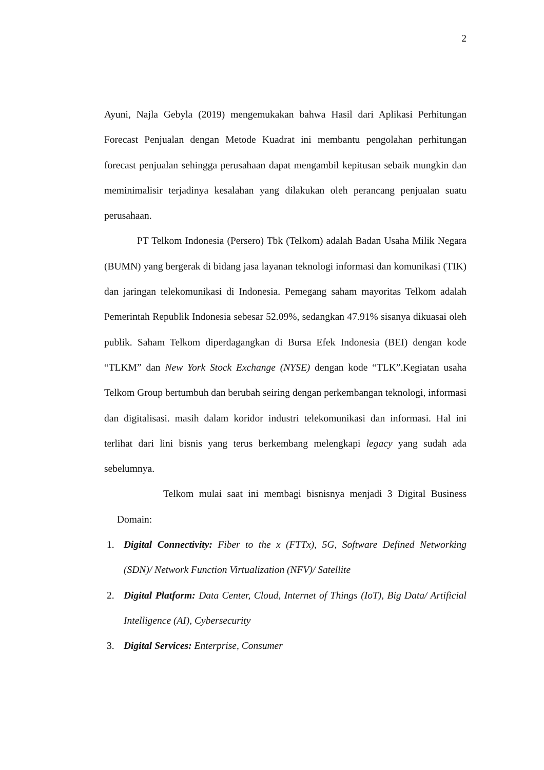2
Ayuni, Najla Gebyla (2019) mengemukakan bahwa Hasil dari Aplikasi Perhitungan Forecast Penjualan dengan Metode Kuadrat ini membantu pengolahan perhitungan forecast penjualan sehingga perusahaan dapat mengambil kepitusan sebaik mungkin dan meminimalisir terjadinya kesalahan yang dilakukan oleh perancang penjualan suatu perusahaan.
PT Telkom Indonesia (Persero) Tbk (Telkom) adalah Badan Usaha Milik Negara (BUMN) yang bergerak di bidang jasa layanan teknologi informasi dan komunikasi (TIK) dan jaringan telekomunikasi di Indonesia. Pemegang saham mayoritas Telkom adalah Pemerintah Republik Indonesia sebesar 52.09%, sedangkan 47.91% sisanya dikuasai oleh publik. Saham Telkom diperdagangkan di Bursa Efek Indonesia (BEI) dengan kode “TLKM” dan New York Stock Exchange (NYSE) dengan kode “TLK”.Kegiatan usaha Telkom Group bertumbuh dan berubah seiring dengan perkembangan teknologi, informasi dan digitalisasi. masih dalam koridor industri telekomunikasi dan informasi. Hal ini terlihat dari lini bisnis yang terus berkembang melengkapi legacy yang sudah ada sebelumnya.
Telkom mulai saat ini membagi bisnisnya menjadi 3 Digital Business Domain:
1. Digital Connectivity: Fiber to the x (FTTx), 5G, Software Defined Networking (SDN)/ Network Function Virtualization (NFV)/ Satellite
2. Digital Platform: Data Center, Cloud, Internet of Things (IoT), Big Data/ Artificial Intelligence (AI), Cybersecurity
3. Digital Services: Enterprise, Consumer